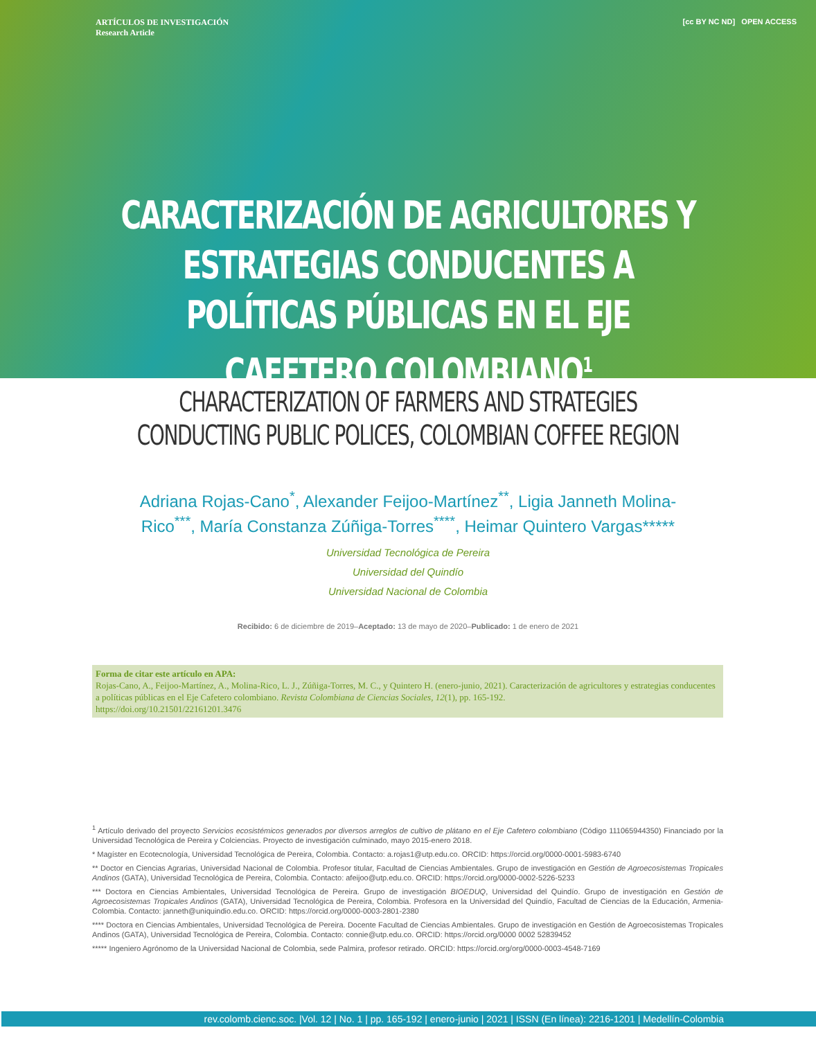ARTÍCULOS DE INVESTIGACIÓN
Research Article
[cc BY NC ND] OPEN ACCESS
CARACTERIZACIÓN DE AGRICULTORES Y ESTRATEGIAS CONDUCENTES A POLÍTICAS PÚBLICAS EN EL EJE CAFETERO COLOMBIANO<sup>1</sup>
CHARACTERIZATION OF FARMERS AND STRATEGIES CONDUCTING PUBLIC POLICES, COLOMBIAN COFFEE REGION
Adriana Rojas-Cano<sup>*</sup>, Alexander Feijoo-Martínez<sup>**</sup>, Ligia Janneth Molina-Rico<sup>***</sup>, María Constanza Zúñiga-Torres<sup>****</sup>, Heimar Quintero Vargas*****
Universidad Tecnológica de Pereira
Universidad del Quindío
Universidad Nacional de Colombia
Recibido: 6 de diciembre de 2019–Aceptado: 13 de mayo de 2020–Publicado: 1 de enero de 2021
Forma de citar este artículo en APA:
Rojas-Cano, A., Feijoo-Martínez, A., Molina-Rico, L. J., Zúñiga-Torres, M. C., y Quintero H. (enero-junio, 2021). Caracterización de agricultores y estrategias conducentes a políticas públicas en el Eje Cafetero colombiano. Revista Colombiana de Ciencias Sociales, 12(1), pp. 165-192.
https://doi.org/10.21501/22161201.3476
<sup>1</sup> Artículo derivado del proyecto Servicios ecosistémicos generados por diversos arreglos de cultivo de plátano en el Eje Cafetero colombiano (Código 111065944350) Financiado por la Universidad Tecnológica de Pereira y Colciencias. Proyecto de investigación culminado, mayo 2015-enero 2018.
* Magíster en Ecotecnología, Universidad Tecnológica de Pereira, Colombia. Contacto: a.rojas1@utp.edu.co. ORCID: https://orcid.org/0000-0001-5983-6740
** Doctor en Ciencias Agrarias, Universidad Nacional de Colombia. Profesor titular, Facultad de Ciencias Ambientales. Grupo de investigación en Gestión de Agroecosistemas Tropicales Andinos (GATA), Universidad Tecnológica de Pereira, Colombia. Contacto: afeijoo@utp.edu.co. ORCID: https://orcid.org/0000-0002-5226-5233
*** Doctora en Ciencias Ambientales, Universidad Tecnológica de Pereira. Grupo de investigación BIOEDUQ, Universidad del Quindío. Grupo de investigación en Gestión de Agroecosistemas Tropicales Andinos (GATA), Universidad Tecnológica de Pereira, Colombia. Profesora en la Universidad del Quindío, Facultad de Ciencias de la Educación, Armenia-Colombia. Contacto: janneth@uniquindio.edu.co. ORCID: https://orcid.org/0000-0003-2801-2380
**** Doctora en Ciencias Ambientales, Universidad Tecnológica de Pereira. Docente Facultad de Ciencias Ambientales. Grupo de investigación en Gestión de Agroecosistemas Tropicales Andinos (GATA), Universidad Tecnológica de Pereira, Colombia. Contacto: connie@utp.edu.co. ORCID: https://orcid.org/0000 0002 52839452
***** Ingeniero Agrónomo de la Universidad Nacional de Colombia, sede Palmira, profesor retirado. ORCID: https://orcid.org/org/0000-0003-4548-7169
rev.colomb.cienc.soc. |Vol. 12 | No. 1 | pp. 165-192 | enero-junio | 2021 | ISSN (En línea): 2216-1201 | Medellín-Colombia